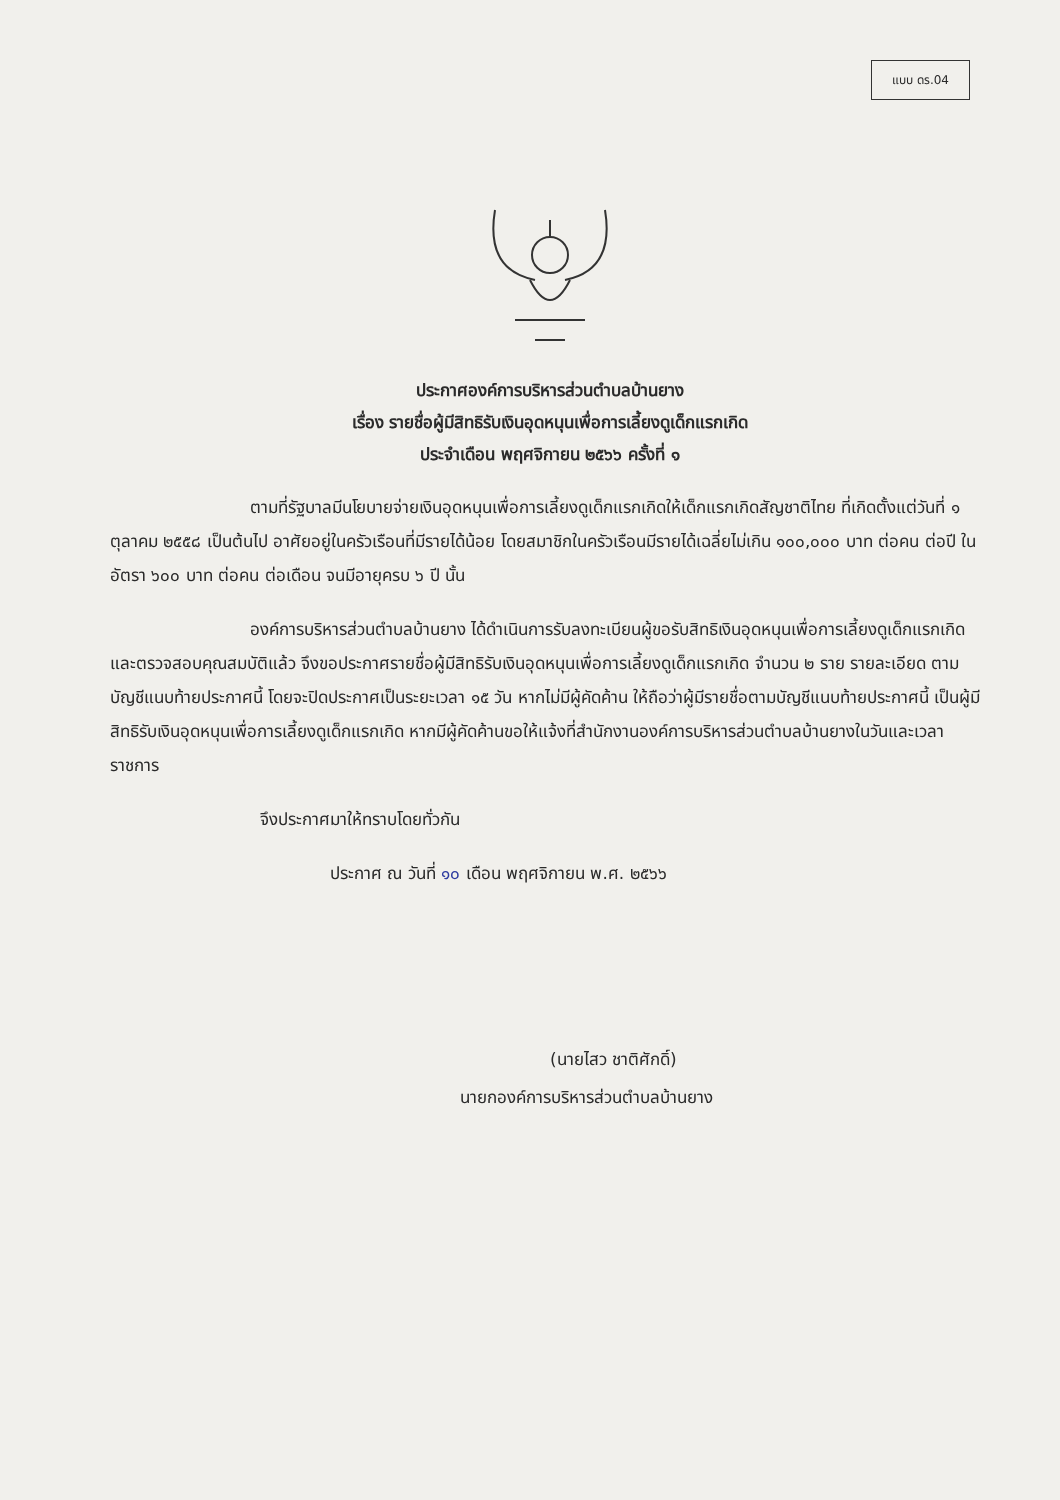แบบ ดร.04
ประกาศองค์การบริหารส่วนตำบลบ้านยาง
เรื่อง รายชื่อผู้มีสิทธิรับเงินอุดหนุนเพื่อการเลี้ยงดูเด็กแรกเกิด
ประจำเดือน พฤศจิกายน ๒๕๖๖ ครั้งที่ ๑
ตามที่รัฐบาลมีนโยบายจ่ายเงินอุดหนุนเพื่อการเลี้ยงดูเด็กแรกเกิดให้เด็กแรกเกิดสัญชาติไทย ที่เกิดตั้งแต่วันที่ ๑ ตุลาคม ๒๕๕๘ เป็นต้นไป อาศัยอยู่ในครัวเรือนที่มีรายได้น้อย โดยสมาชิกในครัวเรือนมีรายได้เฉลี่ยไม่เกิน ๑๐๐,๐๐๐ บาท ต่อคน ต่อปี ในอัตรา ๖๐๐ บาท ต่อคน ต่อเดือน จนมีอายุครบ ๖ ปี นั้น
องค์การบริหารส่วนตำบลบ้านยาง ได้ดำเนินการรับลงทะเบียนผู้ขอรับสิทธิเงินอุดหนุนเพื่อการเลี้ยงดูเด็กแรกเกิด และตรวจสอบคุณสมบัติแล้ว จึงขอประกาศรายชื่อผู้มีสิทธิรับเงินอุดหนุนเพื่อการเลี้ยงดูเด็กแรกเกิด จำนวน ๒ ราย รายละเอียด ตามบัญชีแนบท้ายประกาศนี้ โดยจะปิดประกาศเป็นระยะเวลา ๑๕ วัน หากไม่มีผู้คัดค้าน ให้ถือว่าผู้มีรายชื่อตามบัญชีแนบท้ายประกาศนี้ เป็นผู้มีสิทธิรับเงินอุดหนุนเพื่อการเลี้ยงดูเด็กแรกเกิด หากมีผู้คัดค้านขอให้แจ้งที่สำนักงานองค์การบริหารส่วนตำบลบ้านยางในวันและเวลาราชการ
จึงประกาศมาให้ทราบโดยทั่วกัน
ประกาศ ณ วันที่ ๑๐ เดือน พฤศจิกายน พ.ศ. ๒๕๖๖
(นายไสว ชาติศักดิ์)
นายกองค์การบริหารส่วนตำบลบ้านยาง